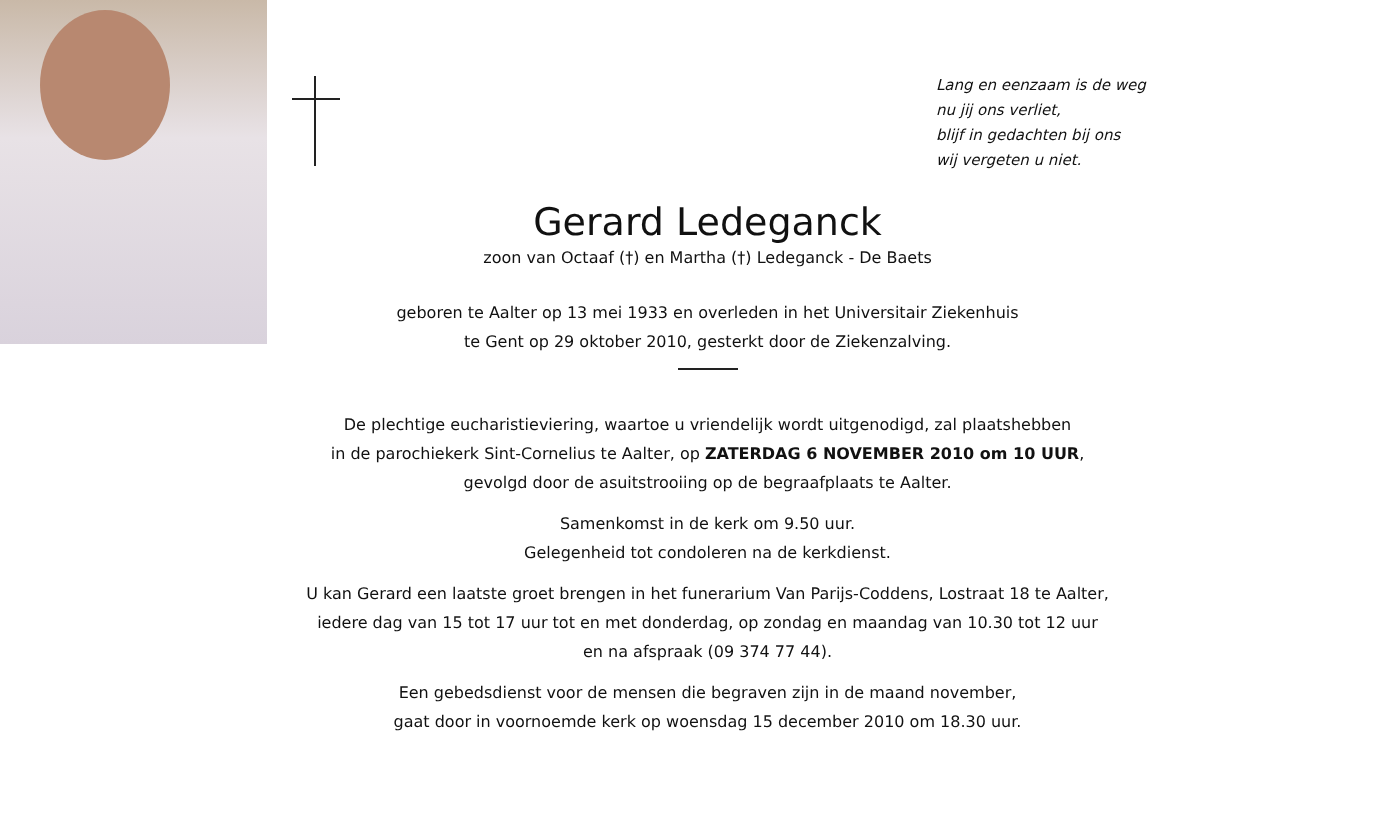Lang en eenzaam is de weg
nu jij ons verliet,
blijf in gedachten bij ons
wij vergeten u niet.
Gerard Ledeganck
zoon van Octaaf (†) en Martha (†) Ledeganck - De Baets
geboren te Aalter op 13 mei 1933 en overleden in het Universitair Ziekenhuis
te Gent op 29 oktober 2010, gesterkt door de Ziekenzalving.
De plechtige eucharistieviering, waartoe u vriendelijk wordt uitgenodigd, zal plaatshebben
in de parochiekerk Sint-Cornelius te Aalter, op ZATERDAG 6 NOVEMBER 2010 om 10 UUR,
gevolgd door de asuitstrooiing op de begraafplaats te Aalter.
Samenkomst in de kerk om 9.50 uur.
Gelegenheid tot condoleren na de kerkdienst.
U kan Gerard een laatste groet brengen in het funerarium Van Parijs-Coddens, Lostraat 18 te Aalter,
iedere dag van 15 tot 17 uur tot en met donderdag, op zondag en maandag van 10.30 tot 12 uur
en na afspraak (09 374 77 44).
Een gebedsdienst voor de mensen die begraven zijn in de maand november,
gaat door in voornoemde kerk op woensdag 15 december 2010 om 18.30 uur.